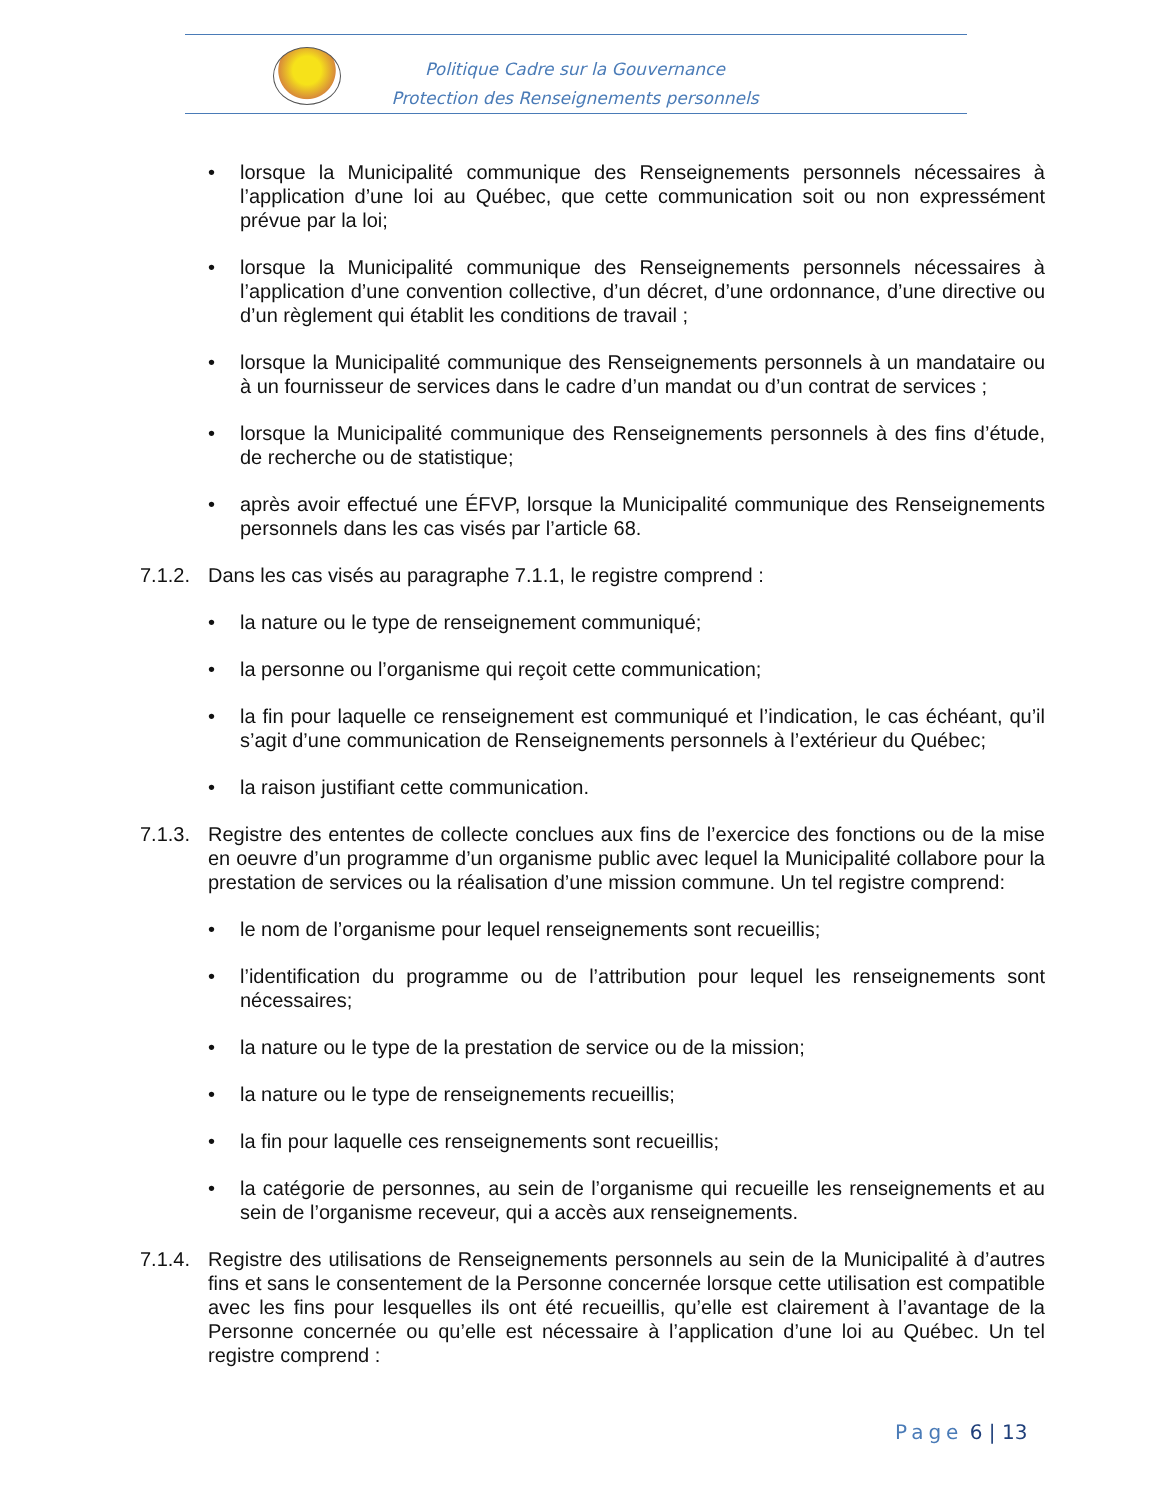Politique Cadre sur la Gouvernance
Protection des Renseignements personnels
• lorsque la Municipalité communique des Renseignements personnels nécessaires à l’application d’une loi au Québec, que cette communication soit ou non expressément prévue par la loi;
• lorsque la Municipalité communique des Renseignements personnels nécessaires à l’application d’une convention collective, d’un décret, d’une ordonnance, d’une directive ou d’un règlement qui établit les conditions de travail ;
• lorsque la Municipalité communique des Renseignements personnels à un mandataire ou à un fournisseur de services dans le cadre d’un mandat ou d’un contrat de services ;
• lorsque la Municipalité communique des Renseignements personnels à des fins d’étude, de recherche ou de statistique;
• après avoir effectué une ÉFVP, lorsque la Municipalité communique des Renseignements personnels dans les cas visés par l’article 68.
7.1.2. Dans les cas visés au paragraphe 7.1.1, le registre comprend :
• la nature ou le type de renseignement communiqué;
• la personne ou l’organisme qui reçoit cette communication;
• la fin pour laquelle ce renseignement est communiqué et l’indication, le cas échéant, qu’il s’agit d’une communication de Renseignements personnels à l’extérieur du Québec;
• la raison justifiant cette communication.
7.1.3. Registre des ententes de collecte conclues aux fins de l’exercice des fonctions ou de la mise en oeuvre d’un programme d’un organisme public avec lequel la Municipalité collabore pour la prestation de services ou la réalisation d’une mission commune. Un tel registre comprend:
• le nom de l’organisme pour lequel renseignements sont recueillis;
• l’identification du programme ou de l’attribution pour lequel les renseignements sont nécessaires;
• la nature ou le type de la prestation de service ou de la mission;
• la nature ou le type de renseignements recueillis;
• la fin pour laquelle ces renseignements sont recueillis;
• la catégorie de personnes, au sein de l’organisme qui recueille les renseignements et au sein de l’organisme receveur, qui a accès aux renseignements.
7.1.4. Registre des utilisations de Renseignements personnels au sein de la Municipalité à d’autres fins et sans le consentement de la Personne concernée lorsque cette utilisation est compatible avec les fins pour lesquelles ils ont été recueillis, qu’elle est clairement à l’avantage de la Personne concernée ou qu’elle est nécessaire à l’application d’une loi au Québec. Un tel registre comprend :
Page 6 | 13